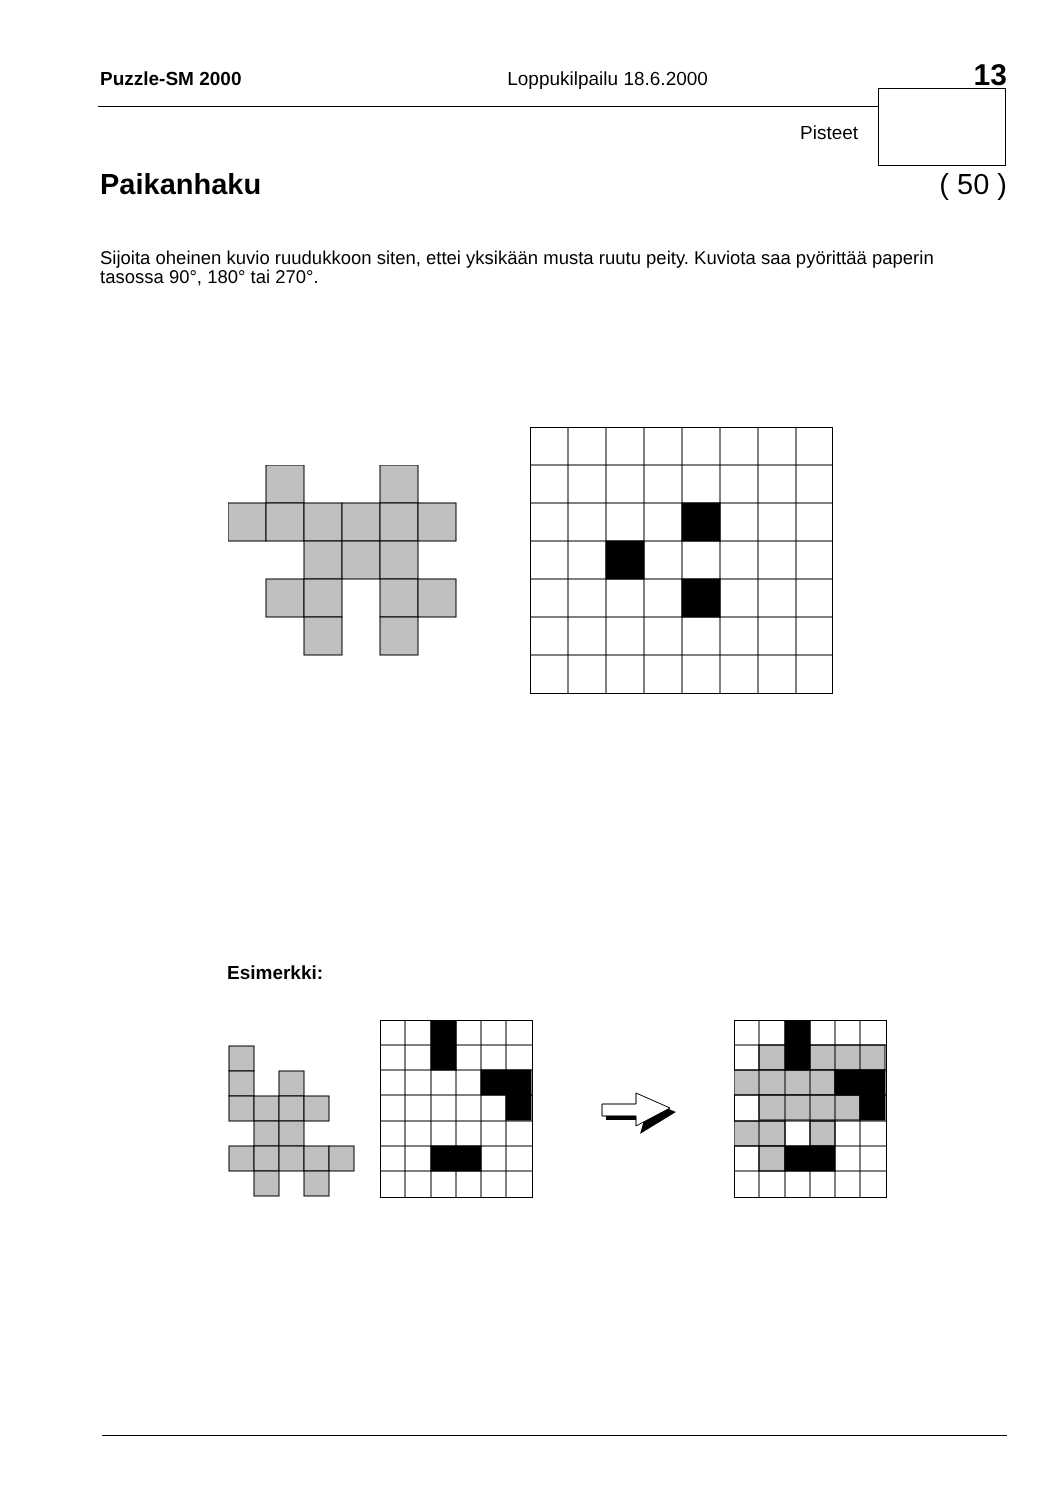Puzzle-SM 2000 Loppukilpailu 18.6.2000 13
Pisteet
Paikanhaku ( 50 )
Sijoita oheinen kuvio ruudukkoon siten, ettei yksikään musta ruutu peity. Kuviota saa pyörittää paperin tasossa 90°, 180° tai 270°.
Esimerkki: